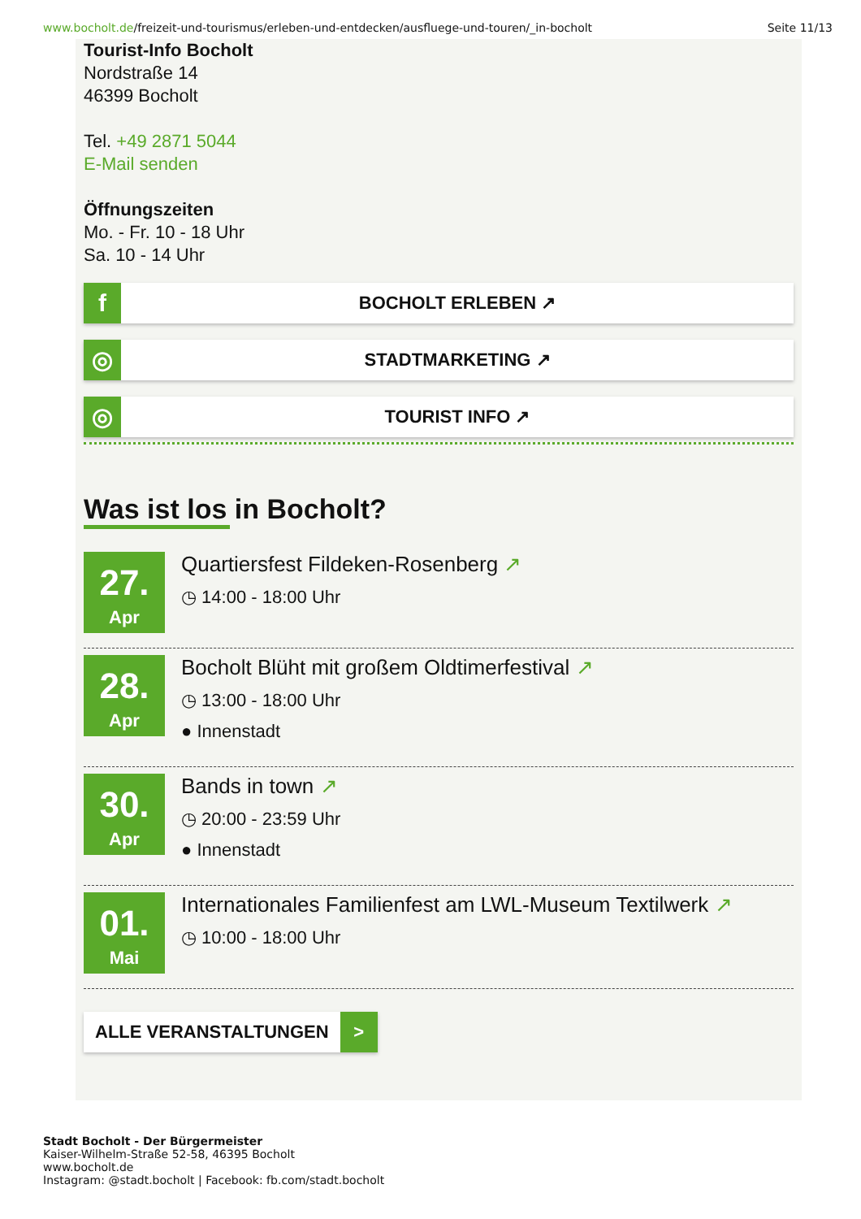www.bocholt.de/freizeit-und-tourismus/erleben-und-entdecken/ausfluege-und-touren/_in-bocholt
Seite 11/13
Tourist-Info Bocholt
Nordstraße 14
46399 Bocholt
Tel. +49 2871 5044
E-Mail senden
Öffnungszeiten
Mo. - Fr. 10 - 18 Uhr
Sa. 10 - 14 Uhr
f
BOCHOLT ERLEBEN ↗
◎
STADTMARKETING ↗
◎
TOURIST INFO ↗
Was ist los in Bocholt?
27.
Apr
Quartiersfest Fildeken-Rosenberg ↗
◷ 14:00 - 18:00 Uhr
28.
Apr
Bocholt Blüht mit großem Oldtimerfestival ↗
◷ 13:00 - 18:00 Uhr
● Innenstadt
30.
Apr
Bands in town ↗
◷ 20:00 - 23:59 Uhr
● Innenstadt
01.
Mai
Internationales Familienfest am LWL-Museum Textilwerk ↗
◷ 10:00 - 18:00 Uhr
ALLE VERANSTALTUNGEN >
Stadt Bocholt - Der Bürgermeister
Kaiser-Wilhelm-Straße 52-58, 46395 Bocholt
www.bocholt.de
Instagram: @stadt.bocholt | Facebook: fb.com/stadt.bocholt